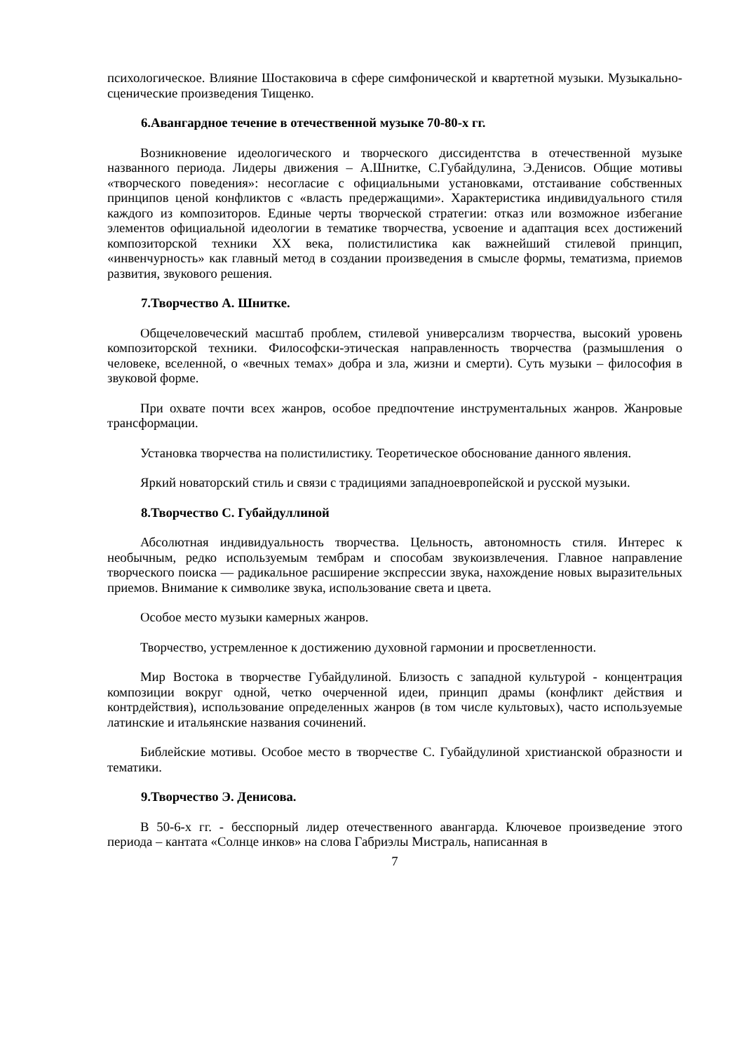психологическое. Влияние Шостаковича в сфере симфонической и квартетной музыки. Музыкально-сценические произведения Тищенко.
6.Авангардное течение в отечественной музыке 70-80-х гг.
Возникновение идеологического и творческого диссидентства в отечественной музыке названного периода. Лидеры движения – А.Шнитке, С.Губайдулина, Э.Денисов. Общие мотивы «творческого поведения»: несогласие с официальными установками, отстаивание собственных принципов ценой конфликтов с «власть предержащими». Характеристика индивидуального стиля каждого из композиторов. Единые черты творческой стратегии: отказ или возможное избегание элементов официальной идеологии в тематике творчества, усвоение и адаптация всех достижений композиторской техники XX века, полистилистика как важнейший стилевой принцип, «инвенчурность» как главный метод в создании произведения в смысле формы, тематизма, приемов развития, звукового решения.
7.Творчество А. Шнитке.
Общечеловеческий масштаб проблем, стилевой универсализм творчества, высокий уровень композиторской техники. Философски-этическая направленность творчества (размышления о человеке, вселенной, о «вечных темах» добра и зла, жизни и смерти). Суть музыки – философия в звуковой форме.
При охвате почти всех жанров, особое предпочтение инструментальных жанров. Жанровые трансформации.
Установка творчества на полистилистику. Теоретическое обоснование данного явления.
Яркий новаторский стиль и связи с традициями западноевропейской и русской музыки.
8.Творчество С. Губайдуллиной
Абсолютная индивидуальность творчества. Цельность, автономность стиля. Интерес к необычным, редко используемым тембрам и способам звукоизвлечения. Главное направление творческого поиска — радикальное расширение экспрессии звука, нахождение новых выразительных приемов. Внимание к символике звука, использование света и цвета.
Особое место музыки камерных жанров.
Творчество, устремленное к достижению духовной гармонии и просветленности.
Мир Востока в творчестве Губайдулиной. Близость с западной культурой - концентрация композиции вокруг одной, четко очерченной идеи, принцип драмы (конфликт действия и контрдействия), использование определенных жанров (в том числе культовых), часто используемые латинские и итальянские названия сочинений.
Библейские мотивы. Особое место в творчестве С. Губайдулиной христианской образности и тематики.
9.Творчество Э. Денисова.
В 50-6-х гг. - бесспорный лидер отечественного авангарда. Ключевое произведение этого периода – кантата «Солнце инков» на слова Габриэлы Мистраль, написанная в
7